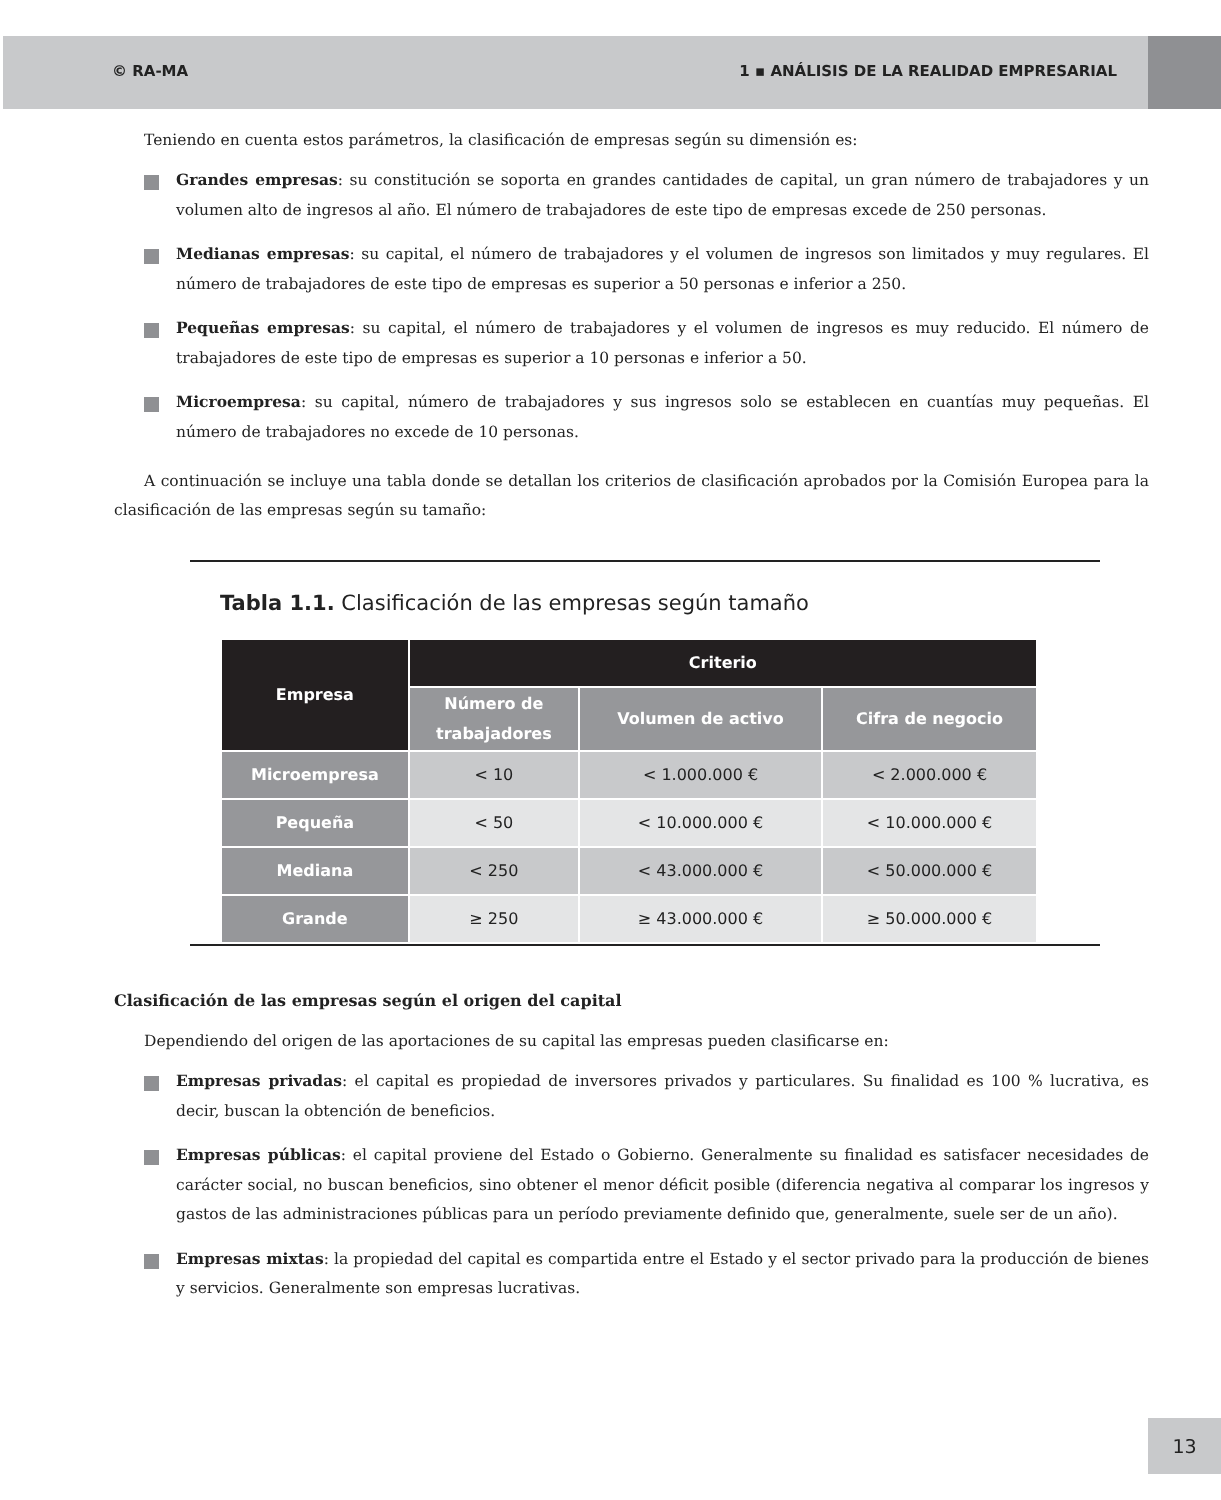© RA-MA 1 ▪ ANÁLISIS DE LA REALIDAD EMPRESARIAL
Teniendo en cuenta estos parámetros, la clasificación de empresas según su dimensión es:
Grandes empresas: su constitución se soporta en grandes cantidades de capital, un gran número de trabajadores y un volumen alto de ingresos al año. El número de trabajadores de este tipo de empresas excede de 250 personas.
Medianas empresas: su capital, el número de trabajadores y el volumen de ingresos son limitados y muy regulares. El número de trabajadores de este tipo de empresas es superior a 50 personas e inferior a 250.
Pequeñas empresas: su capital, el número de trabajadores y el volumen de ingresos es muy reducido. El número de trabajadores de este tipo de empresas es superior a 10 personas e inferior a 50.
Microempresa: su capital, número de trabajadores y sus ingresos solo se establecen en cuantías muy pequeñas. El número de trabajadores no excede de 10 personas.
A continuación se incluye una tabla donde se detallan los criterios de clasificación aprobados por la Comisión Europea para la clasificación de las empresas según su tamaño:
Tabla 1.1. Clasificación de las empresas según tamaño
| Empresa | Criterio | | |
| --- | --- | --- | --- |
| | Número de trabajadores | Volumen de activo | Cifra de negocio |
| Microempresa | < 10 | < 1.000.000 € | < 2.000.000 € |
| Pequeña | < 50 | < 10.000.000 € | < 10.000.000 € |
| Mediana | < 250 | < 43.000.000 € | < 50.000.000 € |
| Grande | ≥ 250 | ≥ 43.000.000 € | ≥ 50.000.000 € |
Clasificación de las empresas según el origen del capital
Dependiendo del origen de las aportaciones de su capital las empresas pueden clasificarse en:
Empresas privadas: el capital es propiedad de inversores privados y particulares. Su finalidad es 100 % lucrativa, es decir, buscan la obtención de beneficios.
Empresas públicas: el capital proviene del Estado o Gobierno. Generalmente su finalidad es satisfacer necesidades de carácter social, no buscan beneficios, sino obtener el menor déficit posible (diferencia negativa al comparar los ingresos y gastos de las administraciones públicas para un período previamente definido que, generalmente, suele ser de un año).
Empresas mixtas: la propiedad del capital es compartida entre el Estado y el sector privado para la producción de bienes y servicios. Generalmente son empresas lucrativas.
13